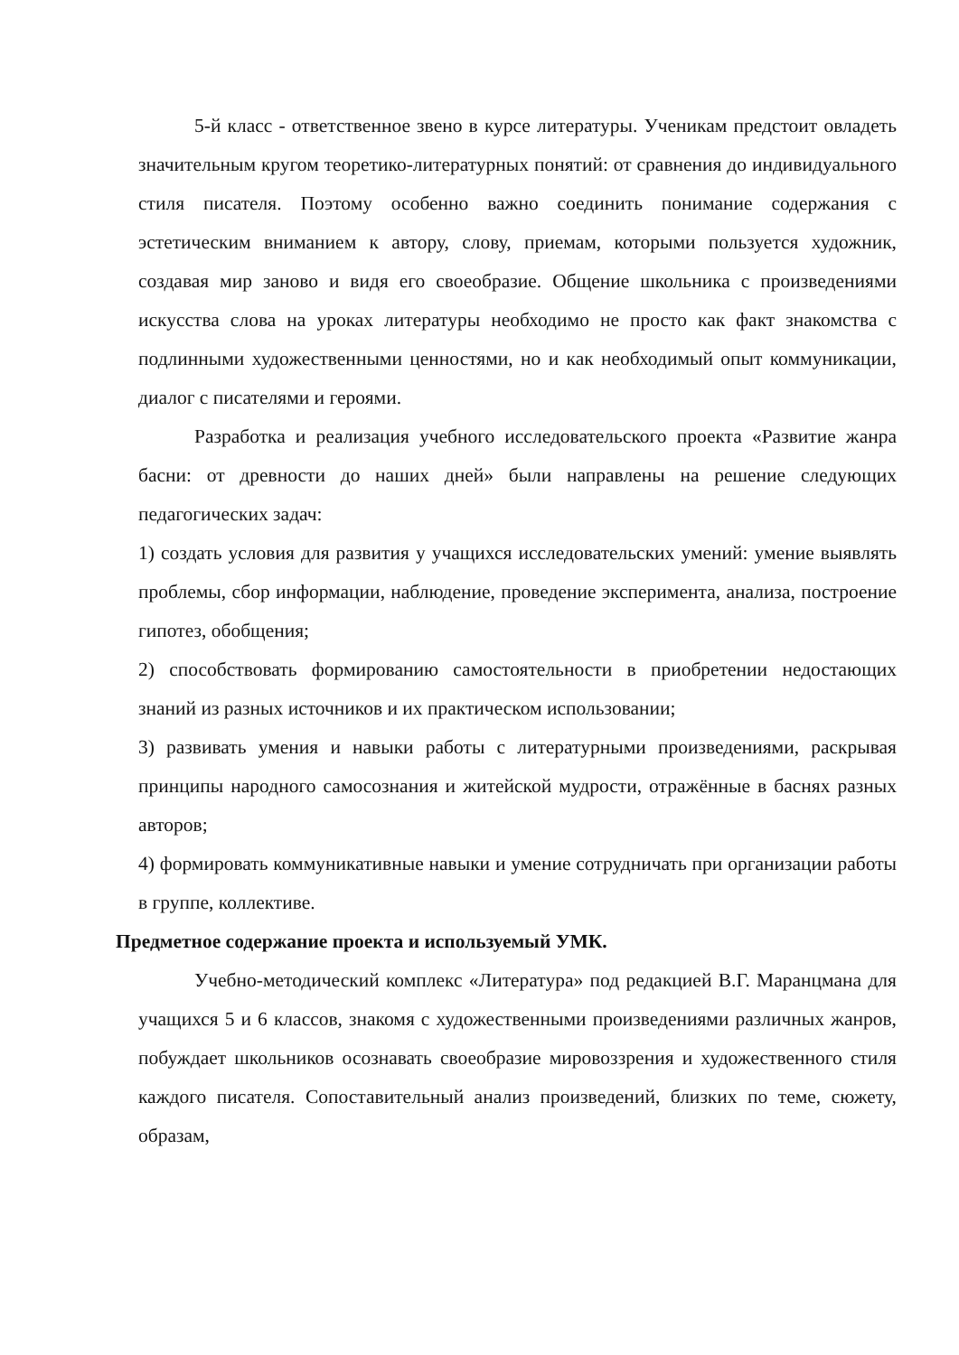5-й класс - ответственное звено в курсе литературы. Ученикам предстоит овладеть значительным кругом теоретико-литературных понятий: от сравнения до индивидуального стиля писателя. Поэтому особенно важно соединить понимание содержания с эстетическим вниманием к автору, слову, приемам, которыми пользуется художник, создавая мир заново и видя его своеобразие. Общение школьника с произведениями искусства слова на уроках литературы необходимо не просто как факт знакомства с подлинными художественными ценностями, но и как необходимый опыт коммуникации, диалог с писателями и героями.
Разработка и реализация учебного исследовательского проекта «Развитие жанра басни: от древности до наших дней» были направлены на решение следующих педагогических задач:
1) создать условия для развития у учащихся исследовательских умений: умение выявлять проблемы, сбор информации, наблюдение, проведение эксперимента, анализа, построение гипотез, обобщения;
2) способствовать формированию самостоятельности в приобретении недостающих знаний из разных источников и их практическом использовании;
3) развивать умения и навыки работы с литературными произведениями, раскрывая принципы народного самосознания и житейской мудрости, отражённые в баснях разных авторов;
4) формировать коммуникативные навыки и умение сотрудничать при организации работы в группе, коллективе.
Предметное содержание проекта и используемый УМК.
Учебно-методический комплекс «Литература» под редакцией В.Г. Маранцмана для учащихся 5 и 6 классов, знакомя с художественными произведениями различных жанров, побуждает школьников осознавать своеобразие мировоззрения и художественного стиля каждого писателя. Сопоставительный анализ произведений, близких по теме, сюжету, образам,